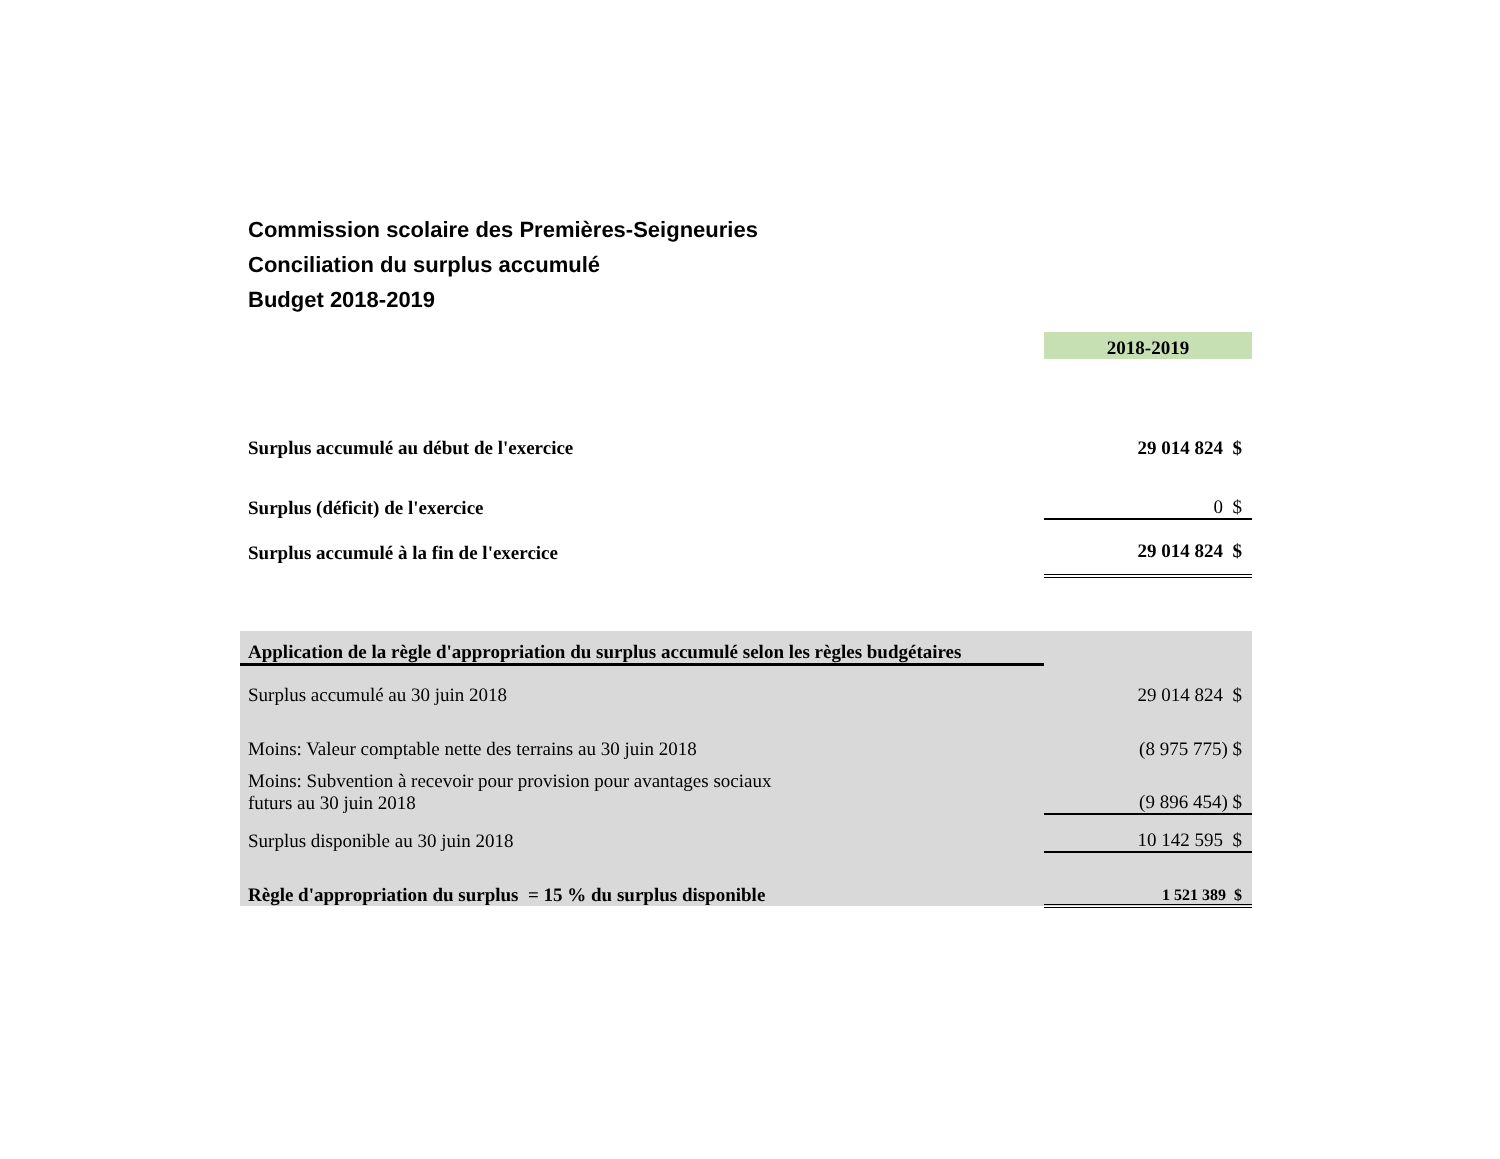Commission scolaire des Premières-Seigneuries
Conciliation du surplus accumulé
Budget 2018-2019
| | 2018-2019 |
| Surplus accumulé au début de l'exercice | 29 014 824 $ |
| Surplus (déficit) de l'exercice | 0 $ |
| Surplus accumulé à la fin de l'exercice | 29 014 824 $ |
| Application de la règle d'appropriation du surplus accumulé selon les règles budgétaires | |
| Surplus accumulé au 30 juin 2018 | 29 014 824 $ |
| Moins: Valeur comptable nette des terrains au 30 juin 2018 | (8 975 775) $ |
| Moins: Subvention à recevoir pour provision pour avantages sociaux futurs au 30 juin 2018 | (9 896 454) $ |
| Surplus disponible au 30 juin 2018 | 10 142 595 $ |
| Règle d'appropriation du surplus = 15 % du surplus disponible | 1 521 389 $ |